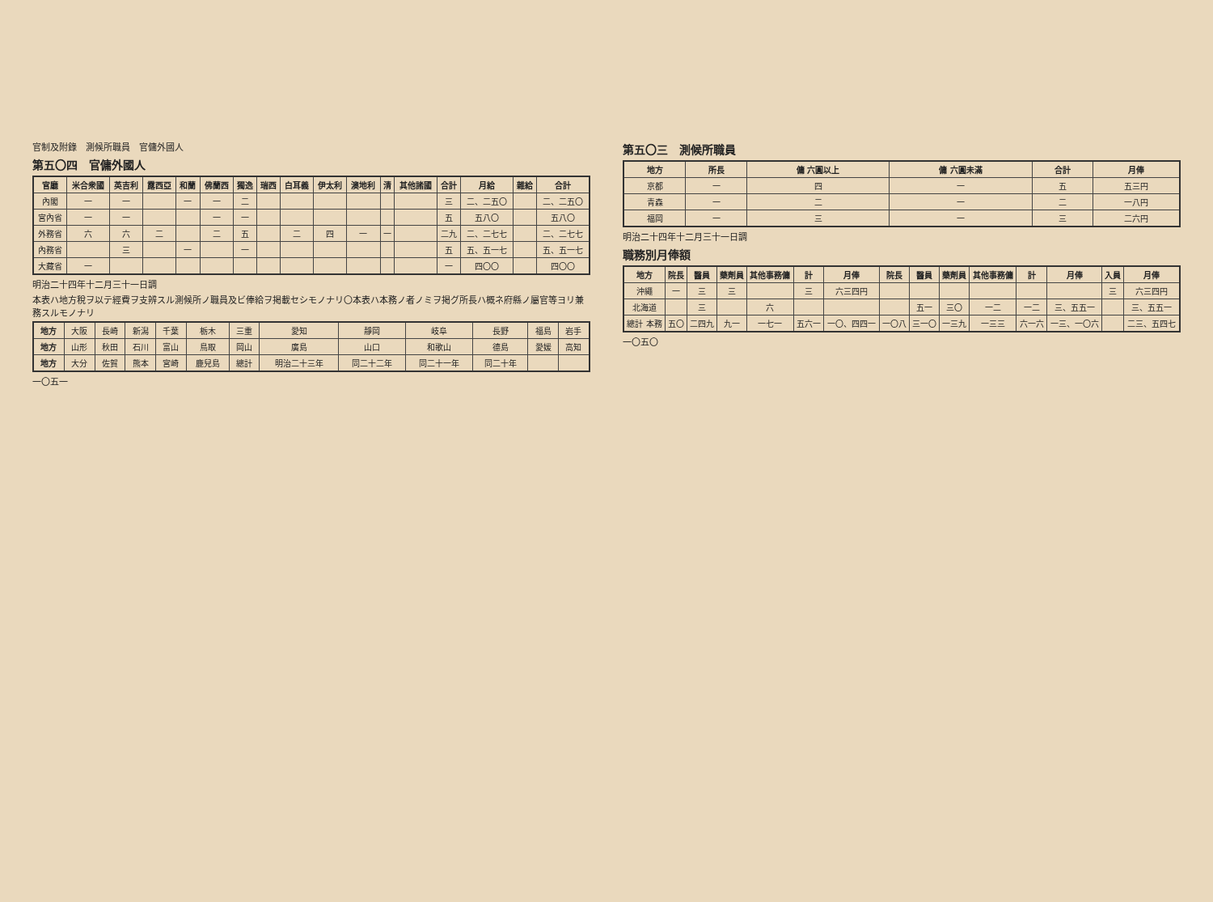官制及附錄　測候所職員　官傭外國人
第五〇四　官傭外國人
| 官廳 | 米合衆國 | 英吉利 | 露西亞 | 和蘭 | 佛蘭西 | 獨逸 | 瑞西 | 白耳義 | 伊太利 | 澳地利 | 清 | 其他諸國 | 合計 | 月給 | 雜給 | 合計 |
| --- | --- | --- | --- | --- | --- | --- | --- | --- | --- | --- | --- | --- | --- | --- | --- | --- |
| 內閣 | 一 | 一 | | 一 | 一 | 二 | | | | | | | 三 | 二、二五〇 | | 二、二五〇 |
| 宮內省 | 一 | 一 | | | 一 | 一 | | | | | | | 五 | 五八〇 | | 五八〇 |
| 外務省 | 六 | 六 | 二 | | 二 | 五 | | 二 | 四 | 一 | 一 | | 二九 | 二、二七七 | | 二、二七七 |
| 內務省 | | 三 | | 一 | | 一 | | | | | | | 五 | 五、五一七 | | 五、五一七 |
| 大藏省 | 一 | | | | | | | | | | | | 一 | 四〇〇 | | 四〇〇 |
明治二十四年十二月三十一日調
本表ハ地方稅ヲ以テ經費ヲ支辨スル測候所ノ職員及ビ俸給ヲ掲載セシモノナリ〇本表ハ本務ノ者ノミヲ掲グ所長ハ概ネ府縣ノ屬官等ヨリ兼務スルモノナリ
| 地方 | 大阪 | 長崎 | 新潟 | 千葉 | 栃木 | 三重 | 愛知 | 靜岡 | 岐阜 | 長野 | 福島 | 岩手 |
| 地方 | 山形 | 秋田 | 石川 | 富山 | 鳥取 | 岡山 | 廣島 | 山口 | 和歌山 | 德島 | 愛媛 | 高知 |
| 地方 | 大分 | 佐賀 | 熊本 | 宮崎 | 鹿兒島 | 總計 | 明治二十三年 | 同二十二年 | 同二十一年 | 同二十年 | | |
一〇五一
第五〇三　測候所職員
| 地方 | 所長 | 傭 六圓以上 | 傭 六圓未滿 | 合計 | 月俸 |
| --- | --- | --- | --- | --- | --- |
| 京都 | 一 | 四 | 一 | 五 | 五三円 |
| 青森 | 一 | 二 | 一 | 二 | 一八円 |
| 福岡 | 一 | 三 | 一 | 三 | 二六円 |
明治二十四年十二月三十一日調
職務別月俸額
| 地方 | 院長 | 醫員 | 藥劑員 | 其他事務傭 | 計 | 月俸 | 院長 | 醫員 | 藥劑員 | 其他事務傭 | 計 | 月俸 | 入員 | 月俸 |
| --- | --- | --- | --- | --- | --- | --- | --- | --- | --- | --- | --- | --- | --- | --- |
| 沖繩 | 一 | 三 | 三 | | 三 | 六三四円 | | | | | | | 三 | 六三四円 |
| 北海道 | | 三 | | 六 | | | | 五一 | 三〇 | 一二 | 一二 | 三、五五一 | | 三、五五一 |
| 總計 本務 | 五〇 | 二四九 | 九一 | 一七一 | 五六一 | 一〇、四四一 | 一〇八 | 三一〇 | 一三九 | 一三三 | 六一六 | 一三、一〇六 | | 二三、五四七 |
一〇五〇